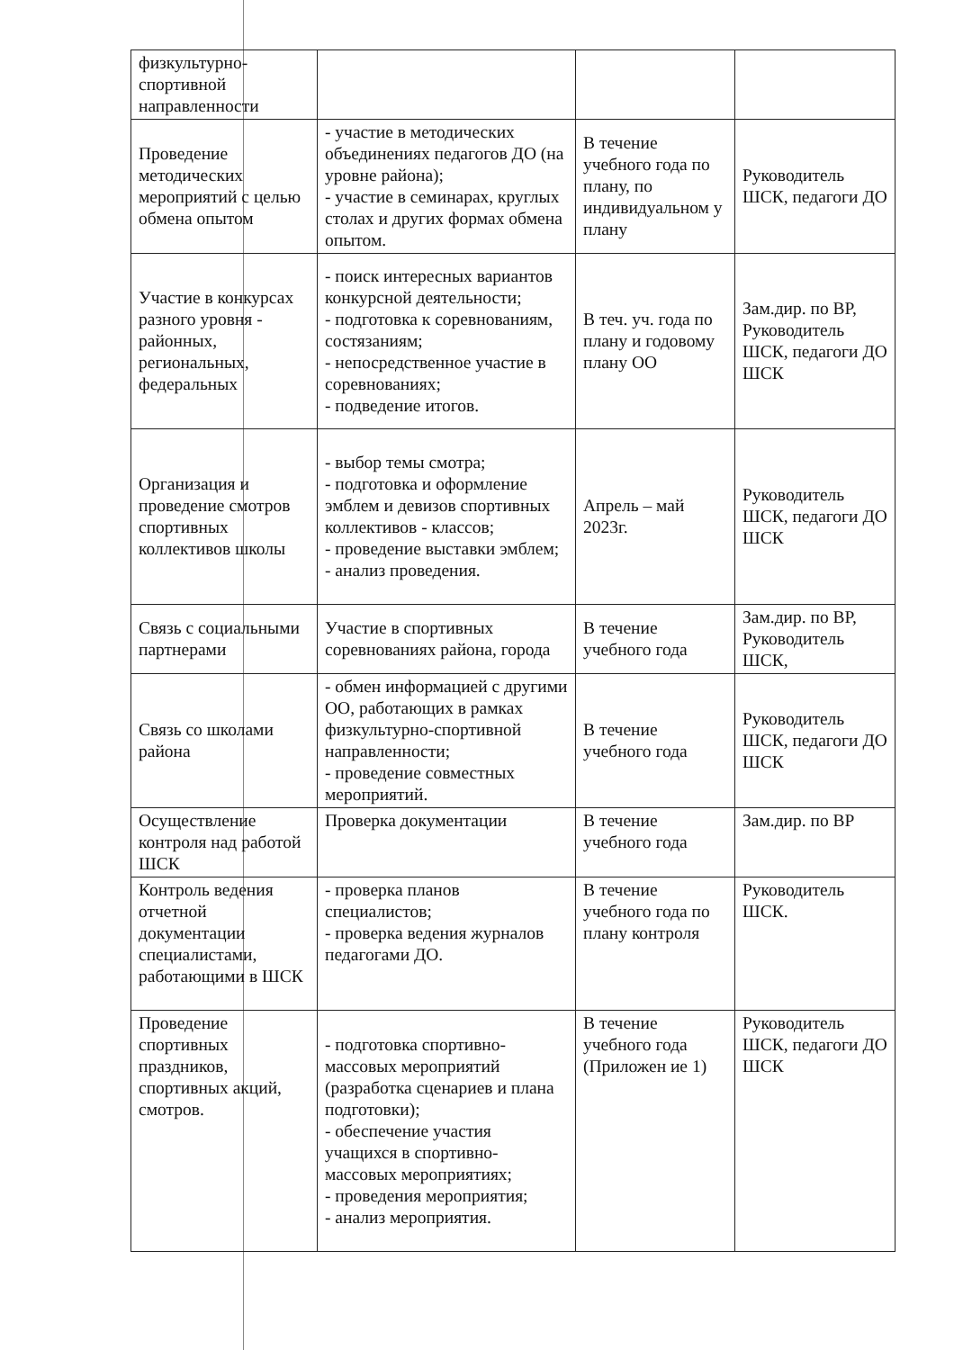| физкультурно-спортивной направленности | | | |
| Проведение методических мероприятий с целью обмена опытом | - участие в методических объединениях педагогов ДО (на уровне района); - участие в семинарах, круглых столах и других формах обмена опытом. | В течение учебного года по плану, по индивидуальном у плану | Руководитель ШСК, педагоги ДО |
| Участие в конкурсах разного уровня - районных, региональных, федеральных | - поиск интересных вариантов конкурсной деятельности; - подготовка к соревнованиям, состязаниям; - непосредственное участие в соревнованиях; - подведение итогов. | В теч. уч. года по плану и годовому плану ОО | Зам.дир. по ВР, Руководитель ШСК, педагоги ДО ШСК |
| Организация и проведение смотров спортивных коллективов школы | - выбор темы смотра; - подготовка и оформление эмблем и девизов спортивных коллективов - классов; - проведение выставки эмблем; - анализ проведения. | Апрель – май 2023г. | Руководитель ШСК, педагоги ДО ШСК |
| Связь с социальными партнерами | Участие в спортивных соревнованиях района, города | В течение учебного года | Зам.дир. по ВР, Руководитель ШСК, |
| Связь со школами района | - обмен информацией с другими ОО, работающих в рамках физкультурно-спортивной направленности; - проведение совместных мероприятий. | В течение учебного года | Руководитель ШСК, педагоги ДО ШСК |
| Осуществление контроля над работой ШСК | Проверка документации | В течение учебного года | Зам.дир. по ВР |
| Контроль ведения отчетной документации специалистами, работающими в ШСК | - проверка планов специалистов; - проверка ведения журналов педагогами ДО. | В течение учебного года по плану контроля | Руководитель ШСК. |
| Проведение спортивных праздников, спортивных акций, смотров. | - подготовка спортивно-массовых мероприятий (разработка сценариев и плана подготовки); - обеспечение участия учащихся в спортивно-массовых мероприятиях; - проведения мероприятия; - анализ мероприятия. | В течение учебного года (Приложен ие 1) | Руководитель ШСК, педагоги ДО ШСК |